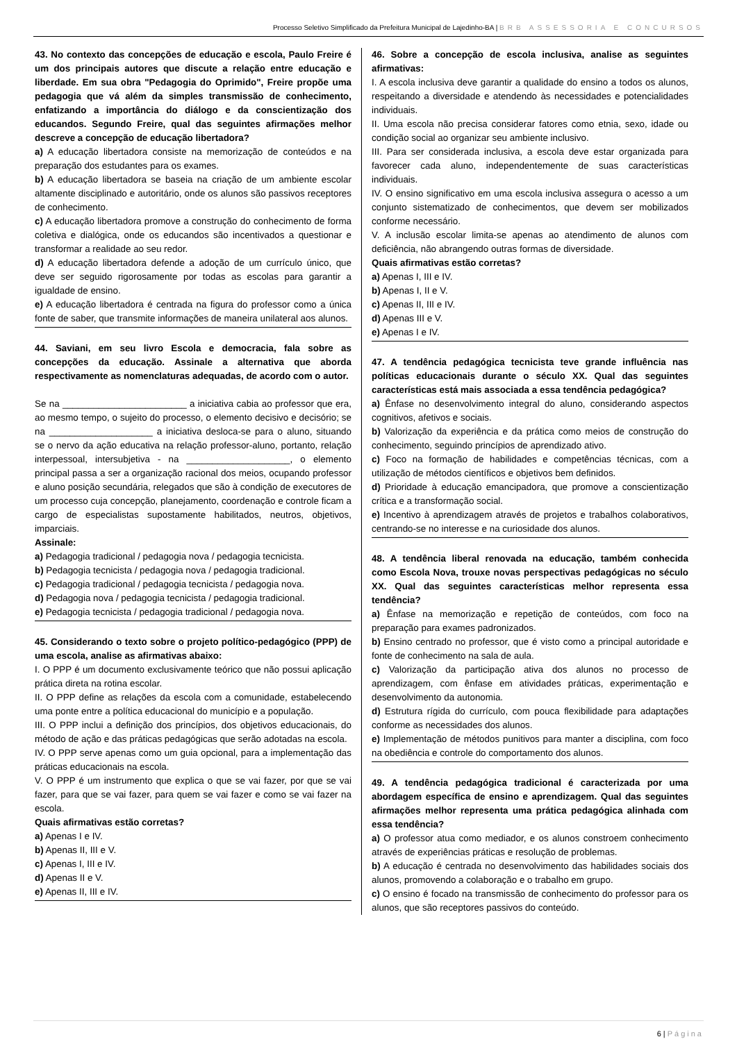Processo Seletivo Simplificado da Prefeitura Municipal de Lajedinho-BA | BRB ASSESSORIA E CONCURSOS
43. No contexto das concepções de educação e escola, Paulo Freire é um dos principais autores que discute a relação entre educação e liberdade. Em sua obra "Pedagogia do Oprimido", Freire propõe uma pedagogia que vá além da simples transmissão de conhecimento, enfatizando a importância do diálogo e da conscientização dos educandos. Segundo Freire, qual das seguintes afirmações melhor descreve a concepção de educação libertadora?
a) A educação libertadora consiste na memorização de conteúdos e na preparação dos estudantes para os exames.
b) A educação libertadora se baseia na criação de um ambiente escolar altamente disciplinado e autoritário, onde os alunos são passivos receptores de conhecimento.
c) A educação libertadora promove a construção do conhecimento de forma coletiva e dialógica, onde os educandos são incentivados a questionar e transformar a realidade ao seu redor.
d) A educação libertadora defende a adoção de um currículo único, que deve ser seguido rigorosamente por todas as escolas para garantir a igualdade de ensino.
e) A educação libertadora é centrada na figura do professor como a única fonte de saber, que transmite informações de maneira unilateral aos alunos.
44. Saviani, em seu livro Escola e democracia, fala sobre as concepções da educação. Assinale a alternativa que aborda respectivamente as nomenclaturas adequadas, de acordo com o autor.
Se na ________________________ a iniciativa cabia ao professor que era, ao mesmo tempo, o sujeito do processo, o elemento decisivo e decisório; se na ____________________ a iniciativa desloca-se para o aluno, situando se o nervo da ação educativa na relação professor-aluno, portanto, relação interpessoal, intersubjetiva - na ____________________, o elemento principal passa a ser a organização racional dos meios, ocupando professor e aluno posição secundária, relegados que são à condição de executores de um processo cuja concepção, planejamento, coordenação e controle ficam a cargo de especialistas supostamente habilitados, neutros, objetivos, imparciais.
Assinale:
a) Pedagogia tradicional / pedagogia nova / pedagogia tecnicista.
b) Pedagogia tecnicista / pedagogia nova / pedagogia tradicional.
c) Pedagogia tradicional / pedagogia tecnicista / pedagogia nova.
d) Pedagogia nova / pedagogia tecnicista / pedagogia tradicional.
e) Pedagogia tecnicista / pedagogia tradicional / pedagogia nova.
45. Considerando o texto sobre o projeto político-pedagógico (PPP) de uma escola, analise as afirmativas abaixo:
I. O PPP é um documento exclusivamente teórico que não possui aplicação prática direta na rotina escolar.
II. O PPP define as relações da escola com a comunidade, estabelecendo uma ponte entre a política educacional do município e a população.
III. O PPP inclui a definição dos princípios, dos objetivos educacionais, do método de ação e das práticas pedagógicas que serão adotadas na escola.
IV. O PPP serve apenas como um guia opcional, para a implementação das práticas educacionais na escola.
V. O PPP é um instrumento que explica o que se vai fazer, por que se vai fazer, para que se vai fazer, para quem se vai fazer e como se vai fazer na escola.
Quais afirmativas estão corretas?
a) Apenas I e IV.
b) Apenas II, III e V.
c) Apenas I, III e IV.
d) Apenas II e V.
e) Apenas II, III e IV.
46. Sobre a concepção de escola inclusiva, analise as seguintes afirmativas:
I. A escola inclusiva deve garantir a qualidade do ensino a todos os alunos, respeitando a diversidade e atendendo às necessidades e potencialidades individuais.
II. Uma escola não precisa considerar fatores como etnia, sexo, idade ou condição social ao organizar seu ambiente inclusivo.
III. Para ser considerada inclusiva, a escola deve estar organizada para favorecer cada aluno, independentemente de suas características individuais.
IV. O ensino significativo em uma escola inclusiva assegura o acesso a um conjunto sistematizado de conhecimentos, que devem ser mobilizados conforme necessário.
V. A inclusão escolar limita-se apenas ao atendimento de alunos com deficiência, não abrangendo outras formas de diversidade.
Quais afirmativas estão corretas?
a) Apenas I, III e IV.
b) Apenas I, II e V.
c) Apenas II, III e IV.
d) Apenas III e V.
e) Apenas I e IV.
47. A tendência pedagógica tecnicista teve grande influência nas políticas educacionais durante o século XX. Qual das seguintes características está mais associada a essa tendência pedagógica?
a) Ênfase no desenvolvimento integral do aluno, considerando aspectos cognitivos, afetivos e sociais.
b) Valorização da experiência e da prática como meios de construção do conhecimento, seguindo princípios de aprendizado ativo.
c) Foco na formação de habilidades e competências técnicas, com a utilização de métodos científicos e objetivos bem definidos.
d) Prioridade à educação emancipadora, que promove a conscientização crítica e a transformação social.
e) Incentivo à aprendizagem através de projetos e trabalhos colaborativos, centrando-se no interesse e na curiosidade dos alunos.
48. A tendência liberal renovada na educação, também conhecida como Escola Nova, trouxe novas perspectivas pedagógicas no século XX. Qual das seguintes características melhor representa essa tendência?
a) Ênfase na memorização e repetição de conteúdos, com foco na preparação para exames padronizados.
b) Ensino centrado no professor, que é visto como a principal autoridade e fonte de conhecimento na sala de aula.
c) Valorização da participação ativa dos alunos no processo de aprendizagem, com ênfase em atividades práticas, experimentação e desenvolvimento da autonomia.
d) Estrutura rígida do currículo, com pouca flexibilidade para adaptações conforme as necessidades dos alunos.
e) Implementação de métodos punitivos para manter a disciplina, com foco na obediência e controle do comportamento dos alunos.
49. A tendência pedagógica tradicional é caracterizada por uma abordagem específica de ensino e aprendizagem. Qual das seguintes afirmações melhor representa uma prática pedagógica alinhada com essa tendência?
a) O professor atua como mediador, e os alunos constroem conhecimento através de experiências práticas e resolução de problemas.
b) A educação é centrada no desenvolvimento das habilidades sociais dos alunos, promovendo a colaboração e o trabalho em grupo.
c) O ensino é focado na transmissão de conhecimento do professor para os alunos, que são receptores passivos do conteúdo.
6 | Página